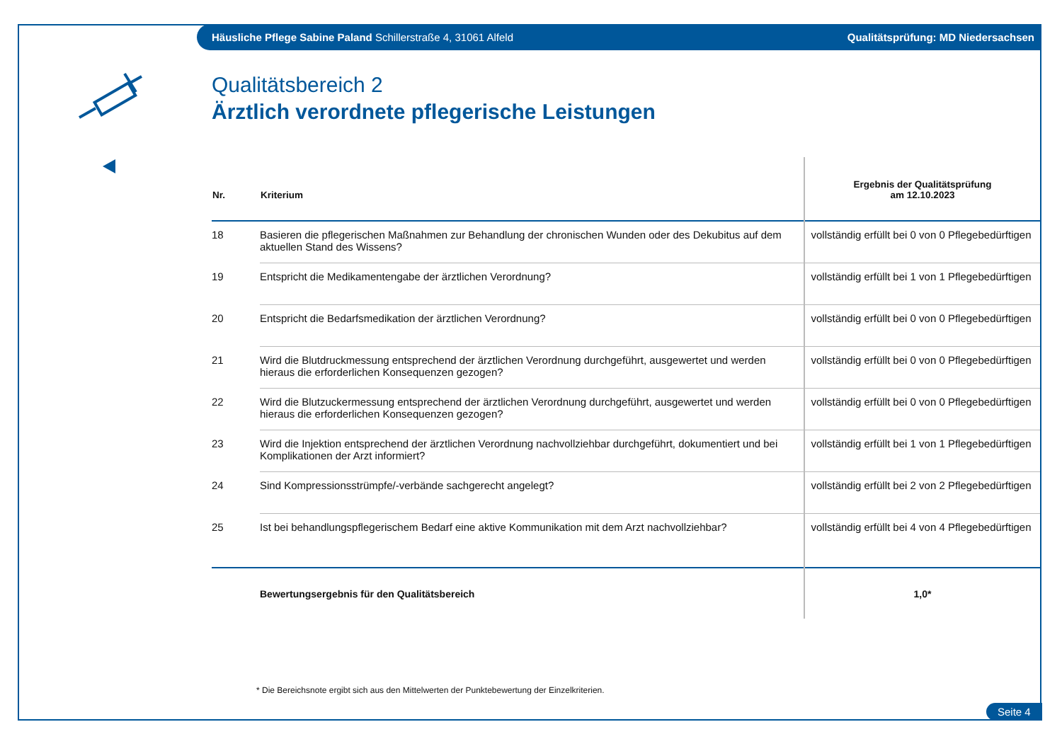Häusliche Pflege Sabine Paland Schillerstraße 4, 31061 Alfeld Qualitätsprüfung: MD Niedersachsen
Qualitätsbereich 2
Ärztlich verordnete pflegerische Leistungen
| Nr. | Kriterium | Ergebnis der Qualitätsprüfung am 12.10.2023 |
| --- | --- | --- |
| 18 | Basieren die pflegerischen Maßnahmen zur Behandlung der chronischen Wunden oder des Dekubitus auf dem aktuellen Stand des Wissens? | vollständig erfüllt bei 0 von 0 Pflegebedürftigen |
| 19 | Entspricht die Medikamentengabe der ärztlichen Verordnung? | vollständig erfüllt bei 1 von 1 Pflegebedürftigen |
| 20 | Entspricht die Bedarfsmedikation der ärztlichen Verordnung? | vollständig erfüllt bei 0 von 0 Pflegebedürftigen |
| 21 | Wird die Blutdruckmessung entsprechend der ärztlichen Verordnung durchgeführt, ausgewertet und werden hieraus die erforderlichen Konsequenzen gezogen? | vollständig erfüllt bei 0 von 0 Pflegebedürftigen |
| 22 | Wird die Blutzuckermessung entsprechend der ärztlichen Verordnung durchgeführt, ausgewertet und werden hieraus die erforderlichen Konsequenzen gezogen? | vollständig erfüllt bei 0 von 0 Pflegebedürftigen |
| 23 | Wird die Injektion entsprechend der ärztlichen Verordnung nachvollziehbar durchgeführt, dokumentiert und bei Komplikationen der Arzt informiert? | vollständig erfüllt bei 1 von 1 Pflegebedürftigen |
| 24 | Sind Kompressionsstrümpfe/-verbände sachgerecht angelegt? | vollständig erfüllt bei 2 von 2 Pflegebedürftigen |
| 25 | Ist bei behandlungspflegerischem Bedarf eine aktive Kommunikation mit dem Arzt nachvollziehbar? | vollständig erfüllt bei 4 von 4 Pflegebedürftigen |
| | Bewertungsergebnis für den Qualitätsbereich | 1,0* |
* Die Bereichsnote ergibt sich aus den Mittelwerten der Punktebewertung der Einzelkriterien.
Seite 4